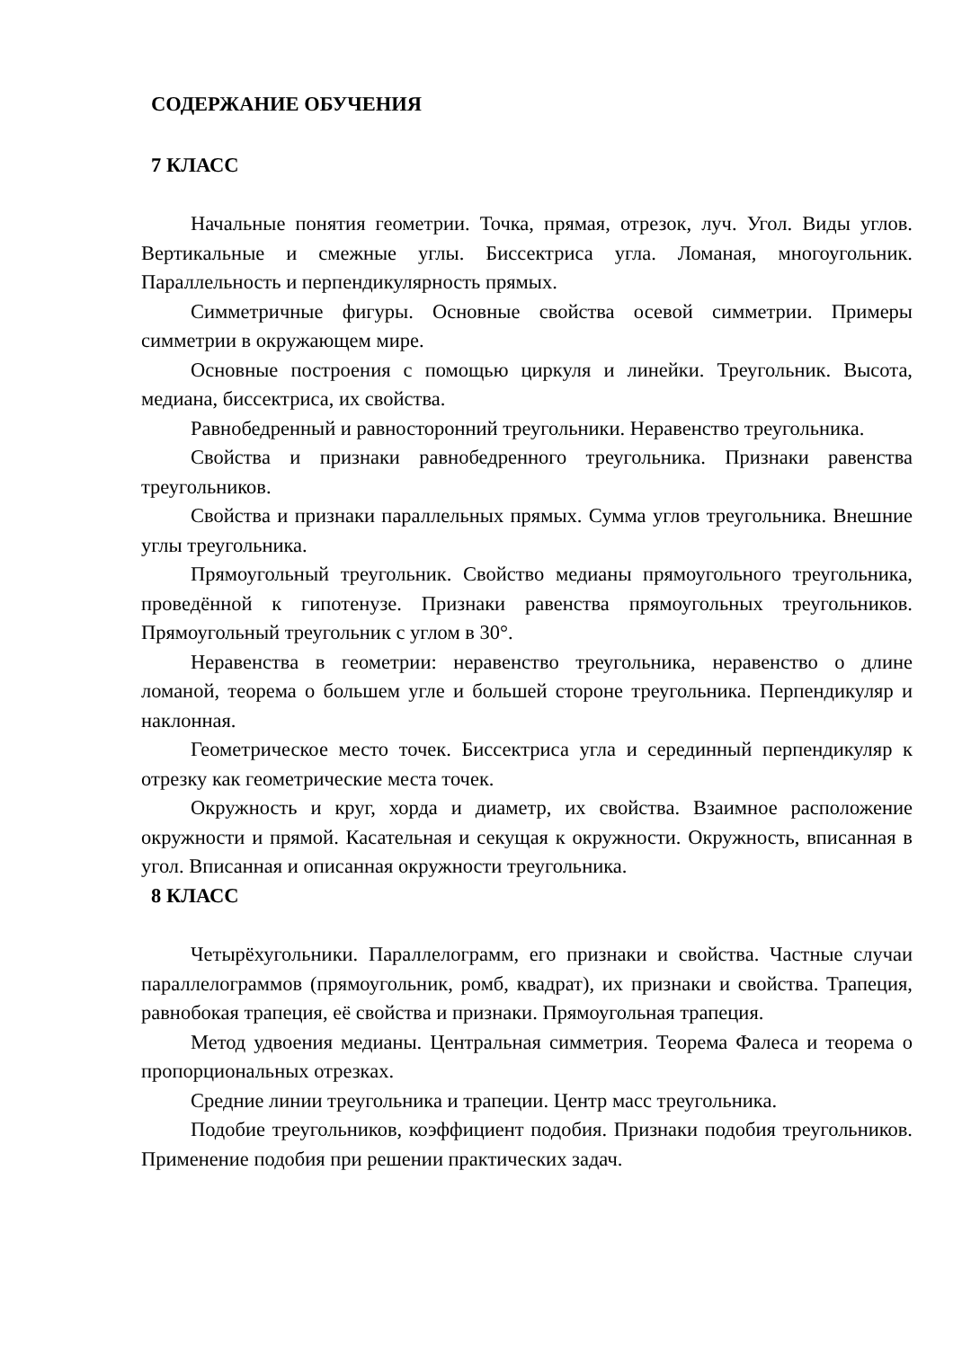СОДЕРЖАНИЕ ОБУЧЕНИЯ
7 КЛАСС
Начальные понятия геометрии. Точка, прямая, отрезок, луч. Угол. Виды углов. Вертикальные и смежные углы. Биссектриса угла. Ломаная, многоугольник. Параллельность и перпендикулярность прямых.
Симметричные фигуры. Основные свойства осевой симметрии. Примеры симметрии в окружающем мире.
Основные построения с помощью циркуля и линейки. Треугольник. Высота, медиана, биссектриса, их свойства.
Равнобедренный и равносторонний треугольники. Неравенство треугольника.
Свойства и признаки равнобедренного треугольника. Признаки равенства треугольников.
Свойства и признаки параллельных прямых. Сумма углов треугольника. Внешние углы треугольника.
Прямоугольный треугольник. Свойство медианы прямоугольного треугольника, проведённой к гипотенузе. Признаки равенства прямоугольных треугольников. Прямоугольный треугольник с углом в 30°.
Неравенства в геометрии: неравенство треугольника, неравенство о длине ломаной, теорема о большем угле и большей стороне треугольника. Перпендикуляр и наклонная.
Геометрическое место точек. Биссектриса угла и серединный перпендикуляр к отрезку как геометрические места точек.
Окружность и круг, хорда и диаметр, их свойства. Взаимное расположение окружности и прямой. Касательная и секущая к окружности. Окружность, вписанная в угол. Вписанная и описанная окружности треугольника.
8 КЛАСС
Четырёхугольники. Параллелограмм, его признаки и свойства. Частные случаи параллелограммов (прямоугольник, ромб, квадрат), их признаки и свойства. Трапеция, равнобокая трапеция, её свойства и признаки. Прямоугольная трапеция.
Метод удвоения медианы. Центральная симметрия. Теорема Фалеса и теорема о пропорциональных отрезках.
Средние линии треугольника и трапеции. Центр масс треугольника.
Подобие треугольников, коэффициент подобия. Признаки подобия треугольников. Применение подобия при решении практических задач.